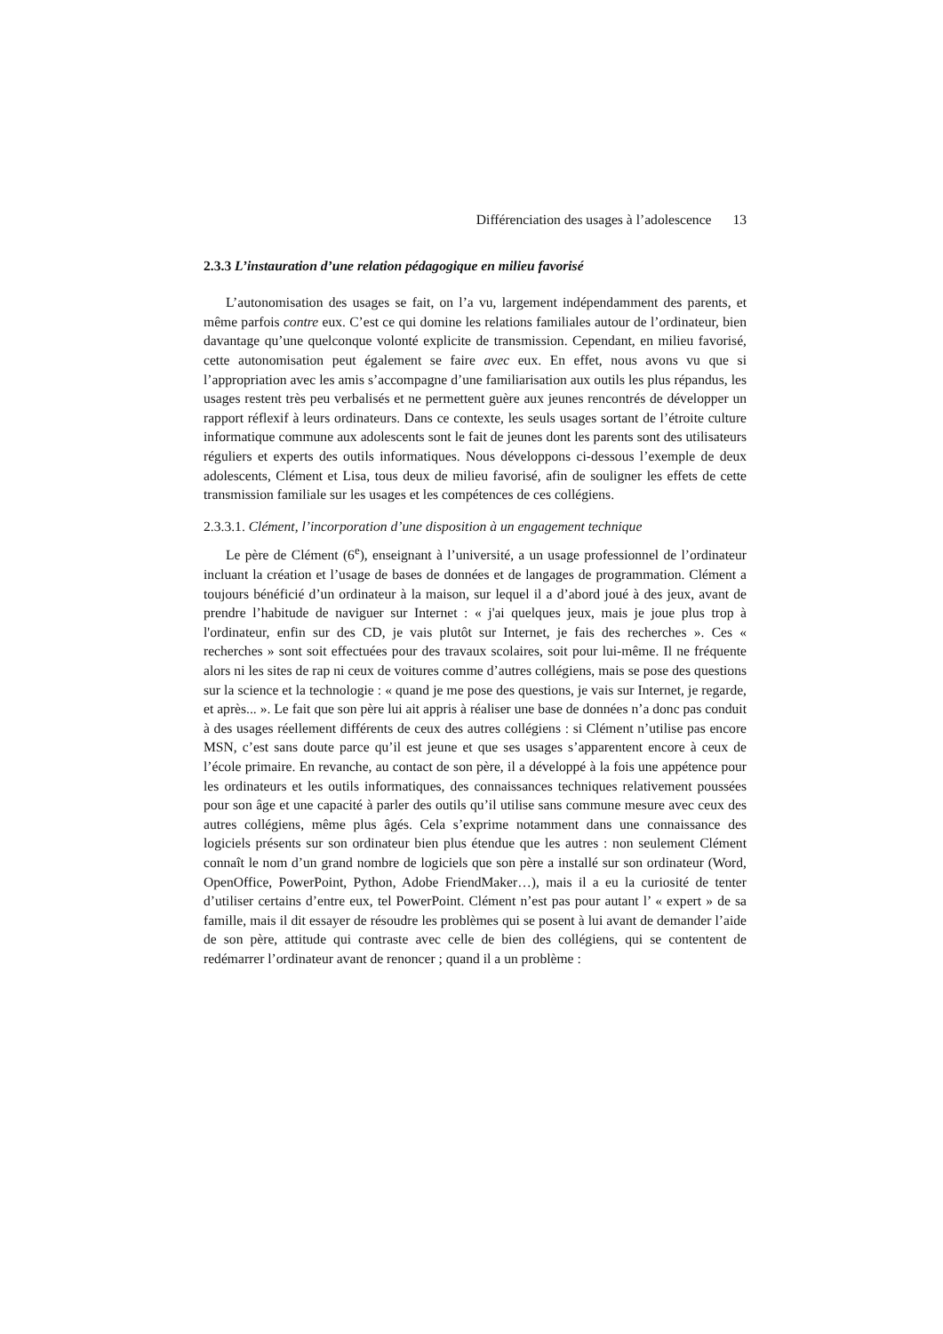Différenciation des usages à l’adolescence 13
2.3.3 L’instauration d’une relation pédagogique en milieu favorisé
L’autonomisation des usages se fait, on l’a vu, largement indépendamment des parents, et même parfois contre eux. C’est ce qui domine les relations familiales autour de l’ordinateur, bien davantage qu’une quelconque volonté explicite de transmission. Cependant, en milieu favorisé, cette autonomisation peut également se faire avec eux. En effet, nous avons vu que si l’appropriation avec les amis s’accompagne d’une familiarisation aux outils les plus répandus, les usages restent très peu verbalisés et ne permettent guère aux jeunes rencontrés de développer un rapport réflexif à leurs ordinateurs. Dans ce contexte, les seuls usages sortant de l’étroite culture informatique commune aux adolescents sont le fait de jeunes dont les parents sont des utilisateurs réguliers et experts des outils informatiques. Nous développons ci-dessous l’exemple de deux adolescents, Clément et Lisa, tous deux de milieu favorisé, afin de souligner les effets de cette transmission familiale sur les usages et les compétences de ces collégiens.
2.3.3.1. Clément, l’incorporation d’une disposition à un engagement technique
Le père de Clément (6<sup>e</sup>), enseignant à l’université, a un usage professionnel de l’ordinateur incluant la création et l’usage de bases de données et de langages de programmation. Clément a toujours bénéficié d’un ordinateur à la maison, sur lequel il a d’abord joué à des jeux, avant de prendre l’habitude de naviguer sur Internet : « j'ai quelques jeux, mais je joue plus trop à l'ordinateur, enfin sur des CD, je vais plutôt sur Internet, je fais des recherches ». Ces « recherches » sont soit effectuées pour des travaux scolaires, soit pour lui-même. Il ne fréquente alors ni les sites de rap ni ceux de voitures comme d’autres collégiens, mais se pose des questions sur la science et la technologie : « quand je me pose des questions, je vais sur Internet, je regarde, et après... ». Le fait que son père lui ait appris à réaliser une base de données n’a donc pas conduit à des usages réellement différents de ceux des autres collégiens : si Clément n’utilise pas encore MSN, c’est sans doute parce qu’il est jeune et que ses usages s’apparentent encore à ceux de l’école primaire. En revanche, au contact de son père, il a développé à la fois une appétence pour les ordinateurs et les outils informatiques, des connaissances techniques relativement poussées pour son âge et une capacité à parler des outils qu’il utilise sans commune mesure avec ceux des autres collégiens, même plus âgés. Cela s’exprime notamment dans une connaissance des logiciels présents sur son ordinateur bien plus étendue que les autres : non seulement Clément connaît le nom d’un grand nombre de logiciels que son père a installé sur son ordinateur (Word, OpenOffice, PowerPoint, Python, Adobe FriendMaker…), mais il a eu la curiosité de tenter d’utiliser certains d’entre eux, tel PowerPoint. Clément n’est pas pour autant l’ « expert » de sa famille, mais il dit essayer de résoudre les problèmes qui se posent à lui avant de demander l’aide de son père, attitude qui contraste avec celle de bien des collégiens, qui se contentent de redémarrer l’ordinateur avant de renoncer ; quand il a un problème :